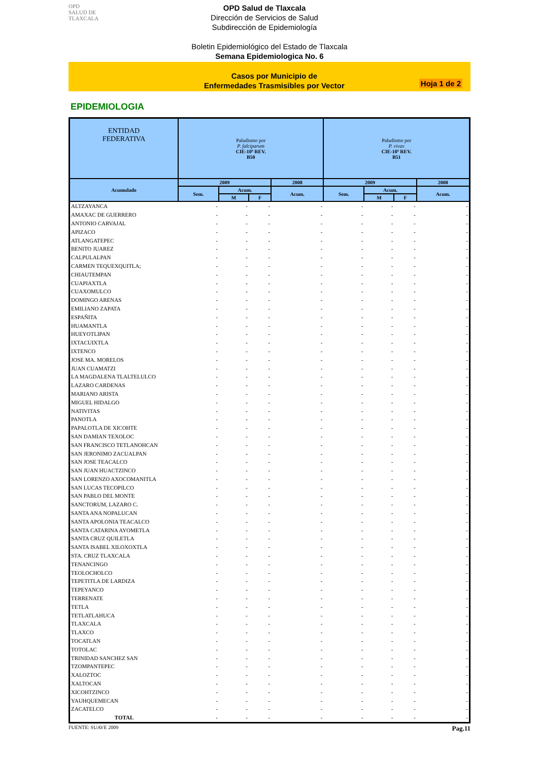OPD
SALUD DE TLAXCALA
OPD Salud de Tlaxcala
Dirección de Servicios de Salud
Subdirección de Epidemiología
Boletin Epidemiológico del Estado de Tlaxcala
Semana Epidemiologica No. 6
Casos por Municipio de
Enfermedades Trasmisibles por Vector
Hoja 1 de 2
EPIDEMIOLOGIA
| ENTIDAD FEDERATIVA | Paludismo por P. falciparum CIE-10ª REV. B50 | | | | Paludismo por P. vivax CIE-10ª REV. B51 | | | |
| --- | --- | --- | --- | --- | --- | --- | --- | --- |
| Acumulado | 2009 | | | 2008 | 2009 | | | 2008 |
| | Sem. | Acum. | | Acum. | Sem. | Acum. | | Acum. |
| | | M | F | | | M | F | |
| ALTZAYANCA | - | - | - | - | - | - | - | - |
| AMAXAC DE GUERRERO | - | - | - | - | - | - | - | - |
| ANTONIO CARVAJAL | - | - | - | - | - | - | - | - |
| APIZACO | - | - | - | - | - | - | - | - |
| ATLANGATEPEC | - | - | - | - | - | - | - | - |
| BENITO JUAREZ | - | - | - | - | - | - | - | - |
| CALPULALPAN | - | - | - | - | - | - | - | - |
| CARMEN TEQUEXQUITLA; | - | - | - | - | - | - | - | - |
| CHIAUTEMPAN | - | - | - | - | - | - | - | - |
| CUAPIAXTLA | - | - | - | - | - | - | - | - |
| CUAXOMULCO | - | - | - | - | - | - | - | - |
| DOMINGO ARENAS | - | - | - | - | - | - | - | - |
| EMILIANO ZAPATA | - | - | - | - | - | - | - | - |
| ESPAÑITA | - | - | - | - | - | - | - | - |
| HUAMANTLA | - | - | - | - | - | - | - | - |
| HUEYOTLIPAN | - | - | - | - | - | - | - | - |
| IXTACUIXTLA | - | - | - | - | - | - | - | - |
| IXTENCO | - | - | - | - | - | - | - | - |
| JOSE MA. MORELOS | - | - | - | - | - | - | - | - |
| JUAN CUAMATZI | - | - | - | - | - | - | - | - |
| LA MAGDALENA TLALTELULCO | - | - | - | - | - | - | - | - |
| LAZARO CARDENAS | - | - | - | - | - | - | - | - |
| MARIANO ARISTA | - | - | - | - | - | - | - | - |
| MIGUEL HIDALGO | - | - | - | - | - | - | - | - |
| NATIVITAS | - | - | - | - | - | - | - | - |
| PANOTLA | - | - | - | - | - | - | - | - |
| PAPALOTLA DE XICOHTE | - | - | - | - | - | - | - | - |
| SAN DAMIAN TEXOLOC | - | - | - | - | - | - | - | - |
| SAN FRANCISCO TETLANOHCAN | - | - | - | - | - | - | - | - |
| SAN JERONIMO ZACUALPAN | - | - | - | - | - | - | - | - |
| SAN JOSE TEACALCO | - | - | - | - | - | - | - | - |
| SAN JUAN HUACTZINCO | - | - | - | - | - | - | - | - |
| SAN LORENZO AXOCOMANITLA | - | - | - | - | - | - | - | - |
| SAN LUCAS TECOPILCO | - | - | - | - | - | - | - | - |
| SAN PABLO DEL MONTE | - | - | - | - | - | - | - | - |
| SANCTORUM, LAZARO C. | - | - | - | - | - | - | - | - |
| SANTA ANA NOPALUCAN | - | - | - | - | - | - | - | - |
| SANTA APOLONIA TEACALCO | - | - | - | - | - | - | - | - |
| SANTA CATARINA AYOMETLA | - | - | - | - | - | - | - | - |
| SANTA CRUZ QUILETLA | - | - | - | - | - | - | - | - |
| SANTA ISABEL XILOXOXTLA | - | - | - | - | - | - | - | - |
| STA. CRUZ TLAXCALA | - | - | - | - | - | - | - | - |
| TENANCINGO | - | - | - | - | - | - | - | - |
| TEOLOCHOLCO | - | - | - | - | - | - | - | - |
| TEPETITLA DE LARDIZA | - | - | - | - | - | - | - | - |
| TEPEYANCO | - | - | - | - | - | - | - | - |
| TERRENATE | - | - | - | - | - | - | - | - |
| TETLA | - | - | - | - | - | - | - | - |
| TETLATLAHUCA | - | - | - | - | - | - | - | - |
| TLAXCALA | - | - | - | - | - | - | - | - |
| TLAXCO | - | - | - | - | - | - | - | - |
| TOCATLAN | - | - | - | - | - | - | - | - |
| TOTOLAC | - | - | - | - | - | - | - | - |
| TRINIDAD SANCHEZ SAN | - | - | - | - | - | - | - | - |
| TZOMPANTEPEC | - | - | - | - | - | - | - | - |
| XALOZTOC | - | - | - | - | - | - | - | - |
| XALTOCAN | - | - | - | - | - | - | - | - |
| XICOHTZINCO | - | - | - | - | - | - | - | - |
| YAUHQUEMECAN | - | - | - | - | - | - | - | - |
| ZACATELCO | - | - | - | - | - | - | - | - |
| TOTAL | - | - | - | - | - | - | - | - |
FUENTE: SUAVE 2009 Pag.11